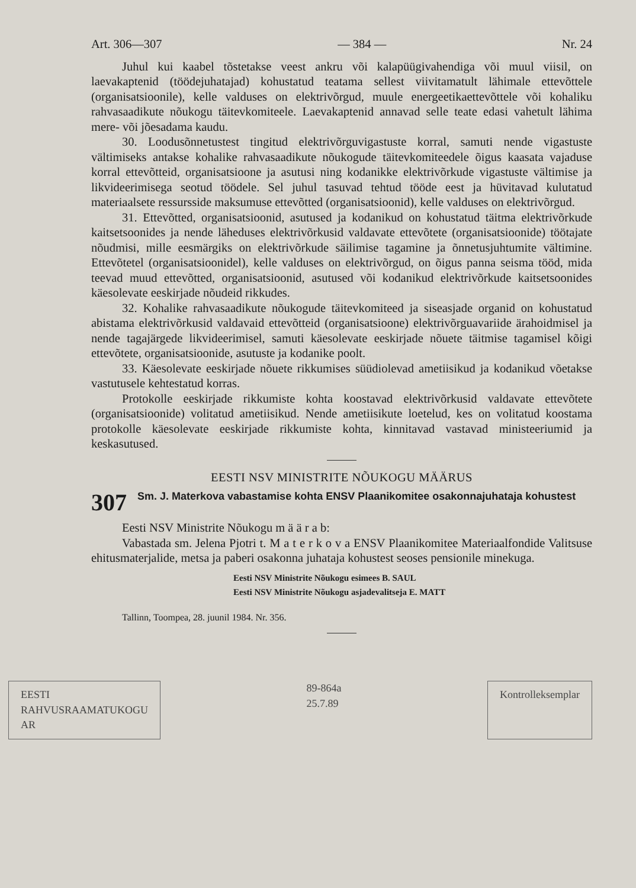Art. 306—307 — 384 — Nr. 24
Juhul kui kaabel tõstetakse veest ankru või kalapüügivahendiga või muul viisil, on laevakaptenid (töödejuhatajad) kohustatud teatama sellest viivitamatult lähimale ettevõttele (organisatsioonile), kelle valduses on elektrivõrgud, muule energeetikaettevõttele või kohaliku rahvasaadikute nõukogu täitevkomiteele. Laevakaptenid annavad selle teate edasi vahetult lähima mere- või jõesadama kaudu.
30. Loodusõnnetustest tingitud elektrivõrguvigastuste korral, samuti nende vigastuste vältimiseks antakse kohalike rahvasaadikute nõukogude täitevkomiteedele õigus kaasata vajaduse korral ettevõtteid, organisatsioone ja asutusi ning kodanikke elektrivõrkude vigastuste vältimise ja likvideerimisega seotud töödele. Sel juhul tasuvad tehtud tööde eest ja hüvitavad kulutatud materiaalsete ressursside maksumuse ettevõtted (organisatsioonid), kelle valduses on elektrivõrgud.
31. Ettevõtted, organisatsioonid, asutused ja kodanikud on kohustatud täitma elektrivõrkude kaitsetsoonides ja nende läheduses elektrivõrkusid valdavate ettevõtete (organisatsioonide) töötajate nõudmisi, mille eesmärgiks on elektrivõrkude säilimise tagamine ja õnnetusjuhtumite vältimine. Ettevõtetel (organisatsioonidel), kelle valduses on elektrivõrgud, on õigus panna seisma tööd, mida teevad muud ettevõtted, organisatsioonid, asutused või kodanikud elektrivõrkude kaitsetsoonides käesolevate eeskirjade nõudeid rikkudes.
32. Kohalike rahvasaadikute nõukogude täitevkomiteed ja siseasjade organid on kohustatud abistama elektrivõrkusid valdavaid ettevõtteid (organisatsioone) elektrivõrguavariide ärahoidmisel ja nende tagajärgede likvideerimisel, samuti käesolevate eeskirjade nõuete täitmise tagamisel kõigi ettevõtete, organisatsioonide, asutuste ja kodanike poolt.
33. Käesolevate eeskirjade nõuete rikkumises süüdiolevad ametiisikud ja kodanikud võetakse vastutusele kehtestatud korras.
Protokolle eeskirjade rikkumiste kohta koostavad elektrivõrkusid valdavate ettevõtete (organisatsioonide) volitatud ametiisikud. Nende ametiisikute loetelud, kes on volitatud koostama protokolle käesolevate eeskirjade rikkumiste kohta, kinnitavad vastavad ministeeriumid ja keskasutused.
EESTI NSV MINISTRITE NÕUKOGU MÄÄRUS
307 Sm. J. Materkova vabastamise kohta ENSV Plaanikomitee osakonnajuhataja kohustest
Eesti NSV Ministrite Nõukogu m ä ä r a b:
Vabastada sm. Jelena Pjotri t. M a t e r k o v a ENSV Plaanikomitee Materiaalfondide Valitsuse ehitusmaterjalide, metsa ja paberi osakonna juhataja kohustest seoses pensionile minekuga.
Eesti NSV Ministrite Nõukogu esimees B. SAUL
Eesti NSV Ministrite Nõukogu asjadevalitseja E. MATT
Tallinn, Toompea, 28. juunil 1984. Nr. 356.
EESTI
RAHVUSRAAMATUKOGU
AR
89-864a
25.7.89
Kontrolleksemplar